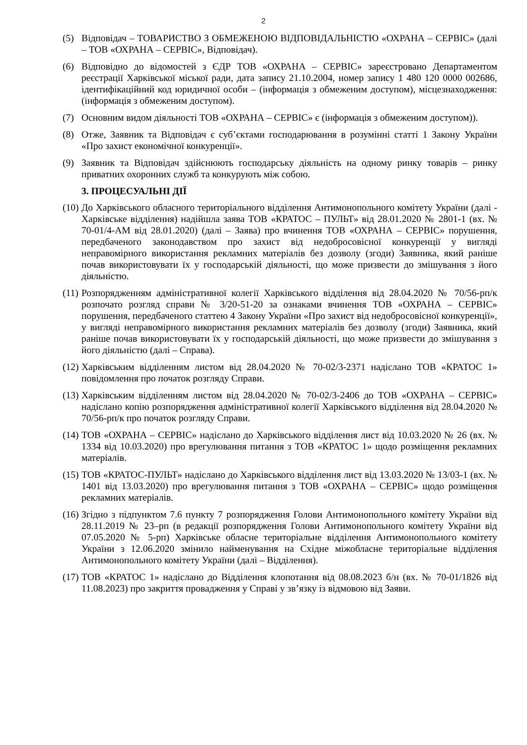2
(5) Відповідач – ТОВАРИСТВО З ОБМЕЖЕНОЮ ВІДПОВІДАЛЬНІСТЮ «ОХРАНА – СЕРВІС» (далі – ТОВ «ОХРАНА – СЕРВІС», Відповідач).
(6) Відповідно до відомостей з ЄДР ТОВ «ОХРАНА – СЕРВІС» зареєстровано Департаментом реєстрації Харківської міської ради, дата запису 21.10.2004, номер запису 1 480 120 0000 002686, ідентифікаційний код юридичної особи – (інформація з обмеженим доступом), місцезнаходження: (інформація з обмеженим доступом).
(7) Основним видом діяльності ТОВ «ОХРАНА – СЕРВІС» є (інформація з обмеженим доступом)).
(8) Отже, Заявник та Відповідач є суб’єктами господарювання в розумінні статті 1 Закону України «Про захист економічної конкуренції».
(9) Заявник та Відповідач здійснюють господарську діяльність на одному ринку товарів – ринку приватних охоронних служб та конкурують між собою.
3. ПРОЦЕСУАЛЬНІ ДІЇ
(10)
До Харківського обласного територіального відділення Антимонопольного комітету України (далі - Харківське відділення) надійшла заява ТОВ «КРАТОС – ПУЛЬТ» від 28.01.2020 № 2801-1 (вх. № 70-01/4-АМ від 28.01.2020) (далі – Заява) про вчинення ТОВ «ОХРАНА – СЕРВІС» порушення, передбаченого законодавством про захист від недобросовісної конкуренції у вигляді неправомірного використання рекламних матеріалів без дозволу (згоди) Заявника, який раніше почав використовувати їх у господарській діяльності, що може призвести до змішування з його діяльністю.
(11)
Розпорядженням адміністративної колегії Харківського відділення від 28.04.2020 № 70/56-рп/к розпочато розгляд справи № 3/20-51-20 за ознаками вчинення ТОВ «ОХРАНА – СЕРВІС» порушення, передбаченого статтею 4 Закону України «Про захист від недобросовісної конкуренції», у вигляді неправомірного використання рекламних матеріалів без дозволу (згоди) Заявника, який раніше почав використовувати їх у господарській діяльності, що може призвести до змішування з його діяльністю (далі – Справа).
(12)
Харківським відділенням листом від 28.04.2020 № 70-02/3-2371 надіслано ТОВ «КРАТОС 1» повідомлення про початок розгляду Справи.
(13)
Харківським відділенням листом від 28.04.2020 № 70-02/3-2406 до ТОВ «ОХРАНА – СЕРВІС» надіслано копію розпорядження адміністративної колегії Харківського відділення від 28.04.2020 № 70/56-рп/к про початок розгляду Справи.
(14)
ТОВ «ОХРАНА – СЕРВІС» надіслано до Харківського відділення лист від 10.03.2020 № 26 (вх. № 1334 від 10.03.2020) про врегулювання питання з ТОВ «КРАТОС 1» щодо розміщення рекламних матеріалів.
(15)
ТОВ «КРАТОС-ПУЛЬТ» надіслано до Харківського відділення лист від 13.03.2020 № 13/03-1 (вх. № 1401 від 13.03.2020) про врегулювання питання з ТОВ «ОХРАНА – СЕРВІС» щодо розміщення рекламних матеріалів.
(16)
Згідно з підпунктом 7.6 пункту 7 розпорядження Голови Антимонопольного комітету України від 28.11.2019 № 23–рп (в редакції розпорядження Голови Антимонопольного комітету України від 07.05.2020 № 5-рп) Харківське обласне територіальне відділення Антимонопольного комітету України з 12.06.2020 змінило найменування на Східне міжобласне територіальне відділення Антимонопольного комітету України (далі – Відділення).
(17)
ТОВ «КРАТОС 1» надіслано до Відділення клопотання від 08.08.2023 б/н (вх. № 70-01/1826 від 11.08.2023) про закриття провадження у Справі у зв’язку із відмовою від Заяви.